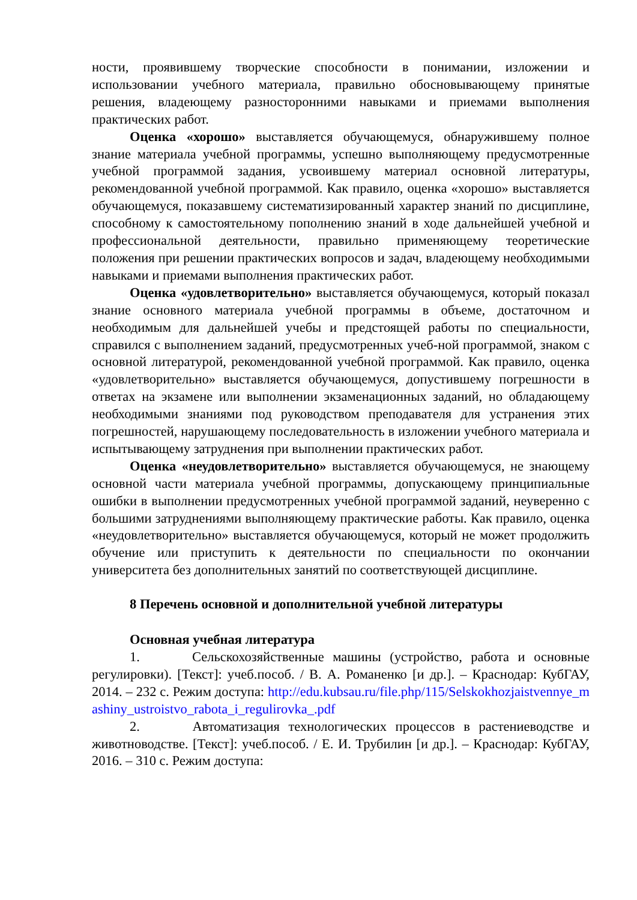ности, проявившему творческие способности в понимании, изложении и использовании учебного материала, правильно обосновывающему принятые решения, владеющему разносторонними навыками и приемами выполнения практических работ.
Оценка «хорошо» выставляется обучающемуся, обнаружившему полное знание материала учебной программы, успешно выполняющему предусмотренные учебной программой задания, усвоившему материал основной литературы, рекомендованной учебной программой. Как правило, оценка «хорошо» выставляется обучающемуся, показавшему систематизированный характер знаний по дисциплине, способному к самостоятельному пополнению знаний в ходе дальнейшей учебной и профессиональной деятельности, правильно применяющему теоретические положения при решении практических вопросов и задач, владеющему необходимыми навыками и приемами выполнения практических работ.
Оценка «удовлетворительно» выставляется обучающемуся, который показал знание основного материала учебной программы в объеме, достаточном и необходимым для дальнейшей учебы и предстоящей работы по специальности, справился с выполнением заданий, предусмотренных учеб-ной программой, знаком с основной литературой, рекомендованной учебной программой. Как правило, оценка «удовлетворительно» выставляется обучающемуся, допустившему погрешности в ответах на экзамене или выполнении экзаменационных заданий, но обладающему необходимыми знаниями под руководством преподавателя для устранения этих погрешностей, нарушающему последовательность в изложении учебного материала и испытывающему затруднения при выполнении практических работ.
Оценка «неудовлетворительно» выставляется обучающемуся, не знающему основной части материала учебной программы, допускающему принципиальные ошибки в выполнении предусмотренных учебной программой заданий, неуверенно с большими затруднениями выполняющему практические работы. Как правило, оценка «неудовлетворительно» выставляется обучающемуся, который не может продолжить обучение или приступить к деятельности по специальности по окончании университета без дополнительных занятий по соответствующей дисциплине.
8 Перечень основной и дополнительной учебной литературы
Основная учебная литература
1. Сельскохозяйственные машины (устройство, работа и основные регулировки). [Текст]: учеб.пособ. / В. А. Романенко [и др.]. – Краснодар: КубГАУ, 2014. – 232 с. Режим доступа: http://edu.kubsau.ru/file.php/115/Selskokhozjaistvennye_mashiny_ustroistvo_rabota_i_regulirovka_.pdf
2. Автоматизация технологических процессов в растениеводстве и животноводстве. [Текст]: учеб.пособ. / Е. И. Трубилин [и др.]. – Краснодар: КубГАУ, 2016. – 310 с. Режим доступа: